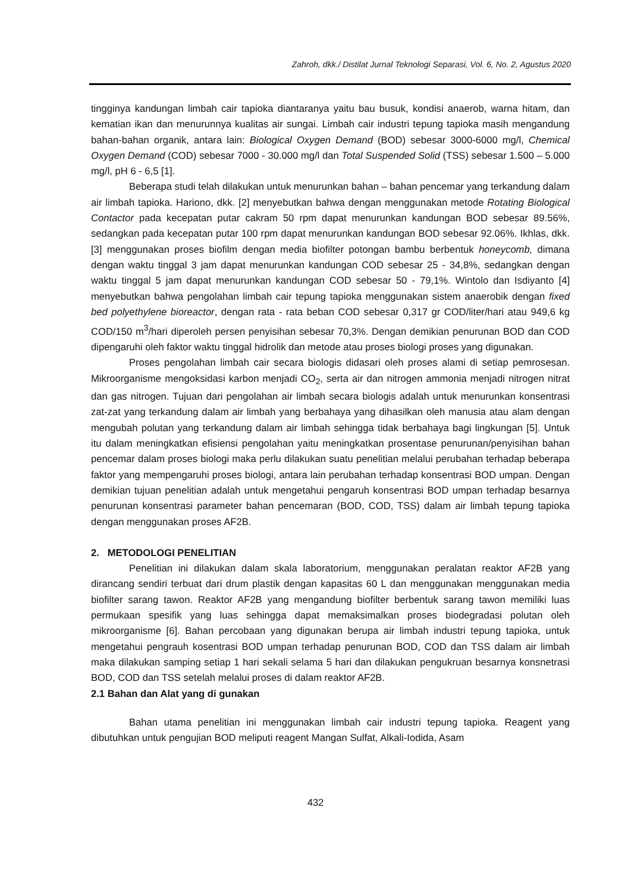Zahroh, dkk./ Distilat Jurnal Teknologi Separasi, Vol. 6, No. 2, Agustus 2020
tingginya kandungan limbah cair tapioka diantaranya yaitu bau busuk, kondisi anaerob, warna hitam, dan kematian ikan dan menurunnya kualitas air sungai. Limbah cair industri tepung tapioka masih mengandung bahan-bahan organik, antara lain: Biological Oxygen Demand (BOD) sebesar 3000-6000 mg/l, Chemical Oxygen Demand (COD) sebesar 7000 - 30.000 mg/l dan Total Suspended Solid (TSS) sebesar 1.500 – 5.000 mg/l, pH 6 - 6,5 [1].
Beberapa studi telah dilakukan untuk menurunkan bahan – bahan pencemar yang terkandung dalam air limbah tapioka. Hariono, dkk. [2] menyebutkan bahwa dengan menggunakan metode Rotating Biological Contactor pada kecepatan putar cakram 50 rpm dapat menurunkan kandungan BOD sebesar 89.56%, sedangkan pada kecepatan putar 100 rpm dapat menurunkan kandungan BOD sebesar 92.06%. Ikhlas, dkk. [3] menggunakan proses biofilm dengan media biofilter potongan bambu berbentuk honeycomb, dimana dengan waktu tinggal 3 jam dapat menurunkan kandungan COD sebesar 25 - 34,8%, sedangkan dengan waktu tinggal 5 jam dapat menurunkan kandungan COD sebesar 50 - 79,1%. Wintolo dan Isdiyanto [4] menyebutkan bahwa pengolahan limbah cair tepung tapioka menggunakan sistem anaerobik dengan fixed bed polyethylene bioreactor, dengan rata - rata beban COD sebesar 0,317 gr COD/liter/hari atau 949,6 kg COD/150 m<sup>3</sup>/hari diperoleh persen penyisihan sebesar 70,3%. Dengan demikian penurunan BOD dan COD dipengaruhi oleh faktor waktu tinggal hidrolik dan metode atau proses biologi proses yang digunakan.
Proses pengolahan limbah cair secara biologis didasari oleh proses alami di setiap pemrosesan. Mikroorganisme mengoksidasi karbon menjadi CO<sub>2</sub>, serta air dan nitrogen ammonia menjadi nitrogen nitrat dan gas nitrogen. Tujuan dari pengolahan air limbah secara biologis adalah untuk menurunkan konsentrasi zat-zat yang terkandung dalam air limbah yang berbahaya yang dihasilkan oleh manusia atau alam dengan mengubah polutan yang terkandung dalam air limbah sehingga tidak berbahaya bagi lingkungan [5]. Untuk itu dalam meningkatkan efisiensi pengolahan yaitu meningkatkan prosentase penurunan/penyisihan bahan pencemar dalam proses biologi maka perlu dilakukan suatu penelitian melalui perubahan terhadap beberapa faktor yang mempengaruhi proses biologi, antara lain perubahan terhadap konsentrasi BOD umpan. Dengan demikian tujuan penelitian adalah untuk mengetahui pengaruh konsentrasi BOD umpan terhadap besarnya penurunan konsentrasi parameter bahan pencemaran (BOD, COD, TSS) dalam air limbah tepung tapioka dengan menggunakan proses AF2B.
2. METODOLOGI PENELITIAN
Penelitian ini dilakukan dalam skala laboratorium, menggunakan peralatan reaktor AF2B yang dirancang sendiri terbuat dari drum plastik dengan kapasitas 60 L dan menggunakan menggunakan media biofilter sarang tawon. Reaktor AF2B yang mengandung biofilter berbentuk sarang tawon memiliki luas permukaan spesifik yang luas sehingga dapat memaksimalkan proses biodegradasi polutan oleh mikroorganisme [6]. Bahan percobaan yang digunakan berupa air limbah industri tepung tapioka, untuk mengetahui pengrauh kosentrasi BOD umpan terhadap penurunan BOD, COD dan TSS dalam air limbah maka dilakukan samping setiap 1 hari sekali selama 5 hari dan dilakukan pengukruan besarnya konsnetrasi BOD, COD dan TSS setelah melalui proses di dalam reaktor AF2B.
2.1 Bahan dan Alat yang di gunakan
Bahan utama penelitian ini menggunakan limbah cair industri tepung tapioka. Reagent yang dibutuhkan untuk pengujian BOD meliputi reagent Mangan Sulfat, Alkali-Iodida, Asam
432